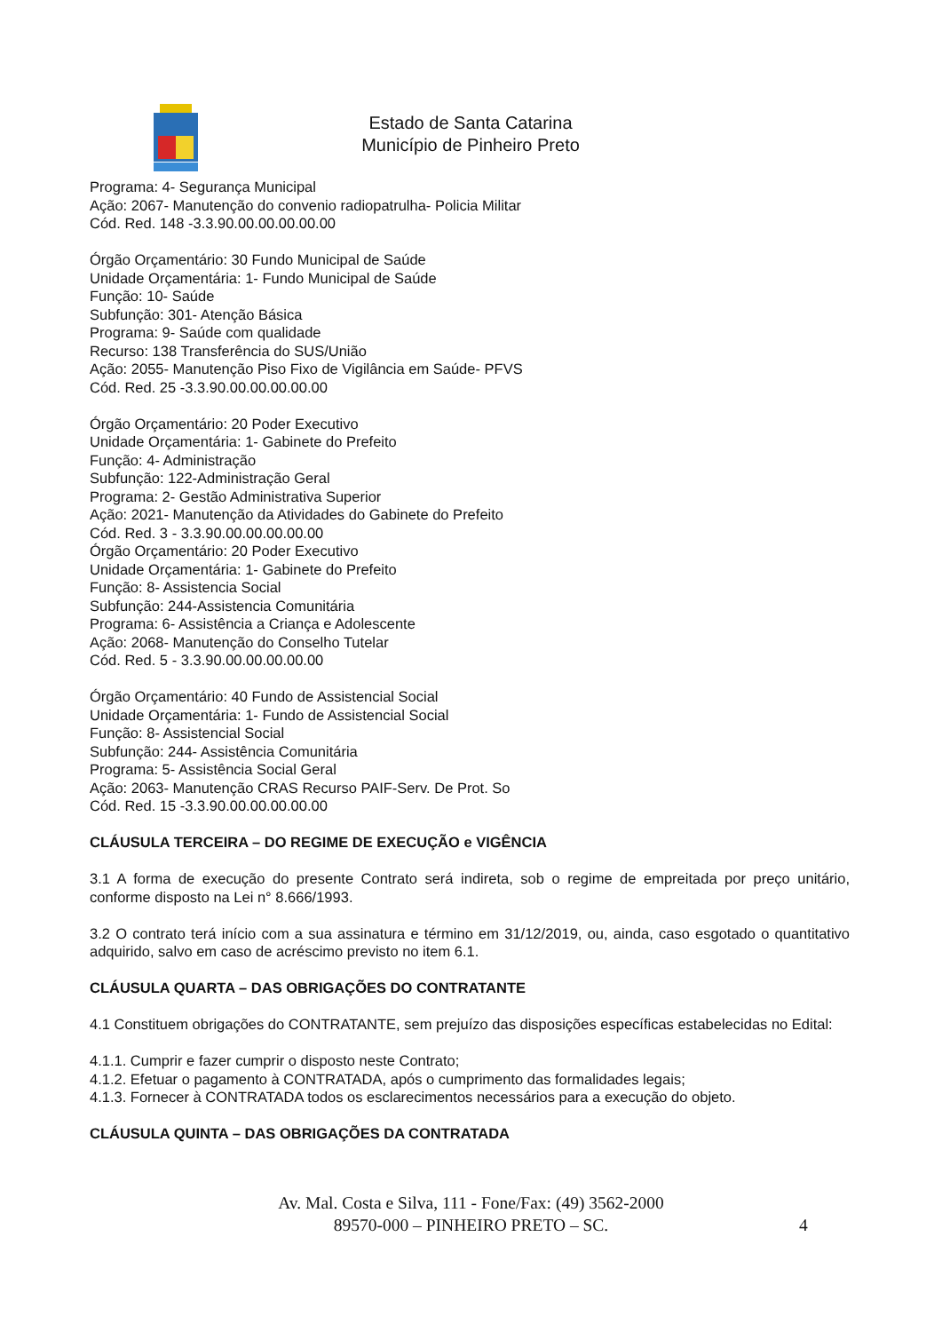Estado de Santa Catarina
Município de Pinheiro Preto
Programa: 4- Segurança Municipal
Ação: 2067- Manutenção do convenio radiopatrulha- Policia Militar
Cód. Red. 148 -3.3.90.00.00.00.00.00
Órgão Orçamentário: 30 Fundo Municipal de Saúde
Unidade Orçamentária: 1- Fundo Municipal de Saúde
Função: 10- Saúde
Subfunção: 301- Atenção Básica
Programa: 9- Saúde com qualidade
Recurso: 138 Transferência do SUS/União
Ação: 2055- Manutenção Piso Fixo de Vigilância em Saúde- PFVS
Cód. Red. 25 -3.3.90.00.00.00.00.00
Órgão Orçamentário: 20 Poder Executivo
Unidade Orçamentária: 1- Gabinete do Prefeito
Função: 4- Administração
Subfunção: 122-Administração Geral
Programa: 2- Gestão Administrativa Superior
Ação: 2021- Manutenção da Atividades do Gabinete do Prefeito
Cód. Red. 3 - 3.3.90.00.00.00.00.00
Órgão Orçamentário: 20 Poder Executivo
Unidade Orçamentária: 1- Gabinete do Prefeito
Função: 8- Assistencia Social
Subfunção: 244-Assistencia Comunitária
Programa: 6- Assistência a Criança e Adolescente
Ação: 2068- Manutenção do Conselho Tutelar
Cód. Red. 5 - 3.3.90.00.00.00.00.00
Órgão Orçamentário: 40 Fundo de Assistencial Social
Unidade Orçamentária: 1- Fundo de Assistencial Social
Função: 8- Assistencial Social
Subfunção: 244- Assistência Comunitária
Programa: 5- Assistência Social Geral
Ação: 2063- Manutenção CRAS Recurso PAIF-Serv. De Prot. So
Cód. Red. 15 -3.3.90.00.00.00.00.00
CLÁUSULA TERCEIRA – DO REGIME DE EXECUÇÃO e VIGÊNCIA
3.1 A forma de execução do presente Contrato será indireta, sob o regime de empreitada por preço unitário, conforme disposto na Lei n° 8.666/1993.
3.2 O contrato terá início com a sua assinatura e término em 31/12/2019, ou, ainda, caso esgotado o quantitativo adquirido, salvo em caso de acréscimo previsto no item 6.1.
CLÁUSULA QUARTA – DAS OBRIGAÇÕES DO CONTRATANTE
4.1 Constituem obrigações do CONTRATANTE, sem prejuízo das disposições específicas estabelecidas no Edital:
4.1.1. Cumprir e fazer cumprir o disposto neste Contrato;
4.1.2. Efetuar o pagamento à CONTRATADA, após o cumprimento das formalidades legais;
4.1.3. Fornecer à CONTRATADA todos os esclarecimentos necessários para a execução do objeto.
CLÁUSULA QUINTA – DAS OBRIGAÇÕES DA CONTRATADA
Av. Mal. Costa e Silva, 111 - Fone/Fax: (49) 3562-2000
89570-000 – PINHEIRO PRETO – SC.
4